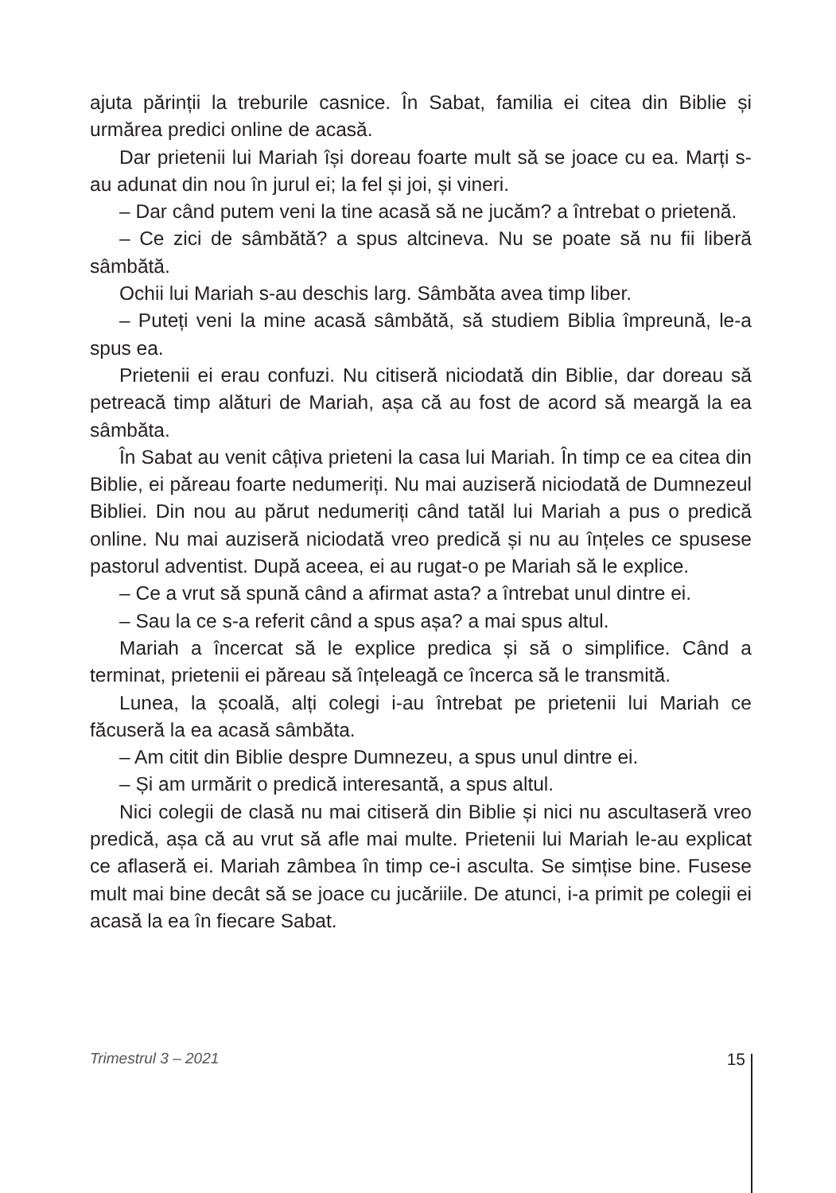ajuta părinții la treburile casnice. În Sabat, familia ei citea din Biblie și urmărea predici online de acasă.
Dar prietenii lui Mariah își doreau foarte mult să se joace cu ea. Marți s-au adunat din nou în jurul ei; la fel și joi, și vineri.
– Dar când putem veni la tine acasă să ne jucăm? a întrebat o prietenă.
– Ce zici de sâmbătă? a spus altcineva. Nu se poate să nu fii liberă sâmbătă.
Ochii lui Mariah s-au deschis larg. Sâmbăta avea timp liber.
– Puteți veni la mine acasă sâmbătă, să studiem Biblia împreună, le-a spus ea.
Prietenii ei erau confuzi. Nu citiseră niciodată din Biblie, dar doreau să petreacă timp alături de Mariah, așa că au fost de acord să meargă la ea sâmbăta.
În Sabat au venit câțiva prieteni la casa lui Mariah. În timp ce ea citea din Biblie, ei păreau foarte nedumeriți. Nu mai auziseră niciodată de Dumnezeul Bibliei. Din nou au părut nedumeriți când tatăl lui Mariah a pus o predică online. Nu mai auziseră niciodată vreo predică și nu au înțeles ce spusese pastorul adventist. După aceea, ei au rugat-o pe Mariah să le explice.
– Ce a vrut să spună când a afirmat asta? a întrebat unul dintre ei.
– Sau la ce s-a referit când a spus așa? a mai spus altul.
Mariah a încercat să le explice predica și să o simplifice. Când a terminat, prietenii ei păreau să înțeleagă ce încerca să le transmită.
Lunea, la școală, alți colegi i-au întrebat pe prietenii lui Mariah ce făcuseră la ea acasă sâmbăta.
– Am citit din Biblie despre Dumnezeu, a spus unul dintre ei.
– Și am urmărit o predică interesantă, a spus altul.
Nici colegii de clasă nu mai citiseră din Biblie și nici nu ascultaseră vreo predică, așa că au vrut să afle mai multe. Prietenii lui Mariah le-au explicat ce aflaseră ei. Mariah zâmbea în timp ce-i asculta. Se simțise bine. Fusese mult mai bine decât să se joace cu jucăriile. De atunci, i-a primit pe colegii ei acasă la ea în fiecare Sabat.
Trimestrul 3 – 2021 15